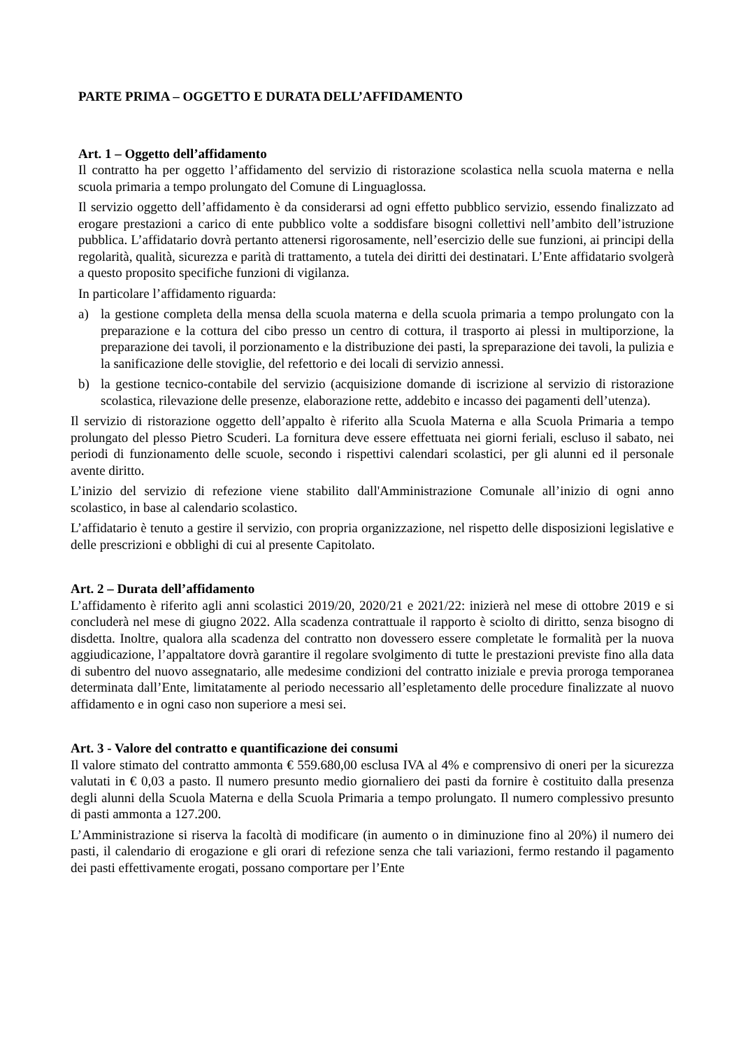PARTE PRIMA – OGGETTO E DURATA DELL’AFFIDAMENTO
Art. 1 – Oggetto dell’affidamento
Il contratto ha per oggetto l’affidamento del servizio di ristorazione scolastica nella scuola materna e nella scuola primaria a tempo prolungato del Comune di Linguaglossa.
Il servizio oggetto dell’affidamento è da considerarsi ad ogni effetto pubblico servizio, essendo finalizzato ad erogare prestazioni a carico di ente pubblico volte a soddisfare bisogni collettivi nell’ambito dell’istruzione pubblica. L’affidatario dovrà pertanto attenersi rigorosamente, nell’esercizio delle sue funzioni, ai principi della regolarità, qualità, sicurezza e parità di trattamento, a tutela dei diritti dei destinatari. L’Ente affidatario svolgerà a questo proposito specifiche funzioni di vigilanza.
In particolare l’affidamento riguarda:
a) la gestione completa della mensa della scuola materna e della scuola primaria a tempo prolungato con la preparazione e la cottura del cibo presso un centro di cottura, il trasporto ai plessi in multiporzione, la preparazione dei tavoli, il porzionamento e la distribuzione dei pasti, la spreparazione dei tavoli, la pulizia e la sanificazione delle stoviglie, del refettorio e dei locali di servizio annessi.
b) la gestione tecnico-contabile del servizio (acquisizione domande di iscrizione al servizio di ristorazione scolastica, rilevazione delle presenze, elaborazione rette, addebito e incasso dei pagamenti dell’utenza).
Il servizio di ristorazione oggetto dell’appalto è riferito alla Scuola Materna e alla Scuola Primaria a tempo prolungato del plesso Pietro Scuderi. La fornitura deve essere effettuata nei giorni feriali, escluso il sabato, nei periodi di funzionamento delle scuole, secondo i rispettivi calendari scolastici, per gli alunni ed il personale avente diritto.
L’inizio del servizio di refezione viene stabilito dall'Amministrazione Comunale all’inizio di ogni anno scolastico, in base al calendario scolastico.
L’affidatario è tenuto a gestire il servizio, con propria organizzazione, nel rispetto delle disposizioni legislative e delle prescrizioni e obblighi di cui al presente Capitolato.
Art. 2 – Durata dell’affidamento
L’affidamento è riferito agli anni scolastici 2019/20, 2020/21 e 2021/22: inizierà nel mese di ottobre 2019 e si concluderà nel mese di giugno 2022. Alla scadenza contrattuale il rapporto è sciolto di diritto, senza bisogno di disdetta. Inoltre, qualora alla scadenza del contratto non dovessero essere completate le formalità per la nuova aggiudicazione, l’appaltatore dovrà garantire il regolare svolgimento di tutte le prestazioni previste fino alla data di subentro del nuovo assegnatario, alle medesime condizioni del contratto iniziale e previa proroga temporanea determinata dall’Ente, limitatamente al periodo necessario all’espletamento delle procedure finalizzate al nuovo affidamento e in ogni caso non superiore a mesi sei.
Art. 3 - Valore del contratto e quantificazione dei consumi
Il valore stimato del contratto ammonta € 559.680,00 esclusa IVA al 4% e comprensivo di oneri per la sicurezza valutati in € 0,03 a pasto. Il numero presunto medio giornaliero dei pasti da fornire è costituito dalla presenza degli alunni della Scuola Materna e della Scuola Primaria a tempo prolungato. Il numero complessivo presunto di pasti ammonta a 127.200.
L’Amministrazione si riserva la facoltà di modificare (in aumento o in diminuzione fino al 20%) il numero dei pasti, il calendario di erogazione e gli orari di refezione senza che tali variazioni, fermo restando il pagamento dei pasti effettivamente erogati, possano comportare per l’Ente